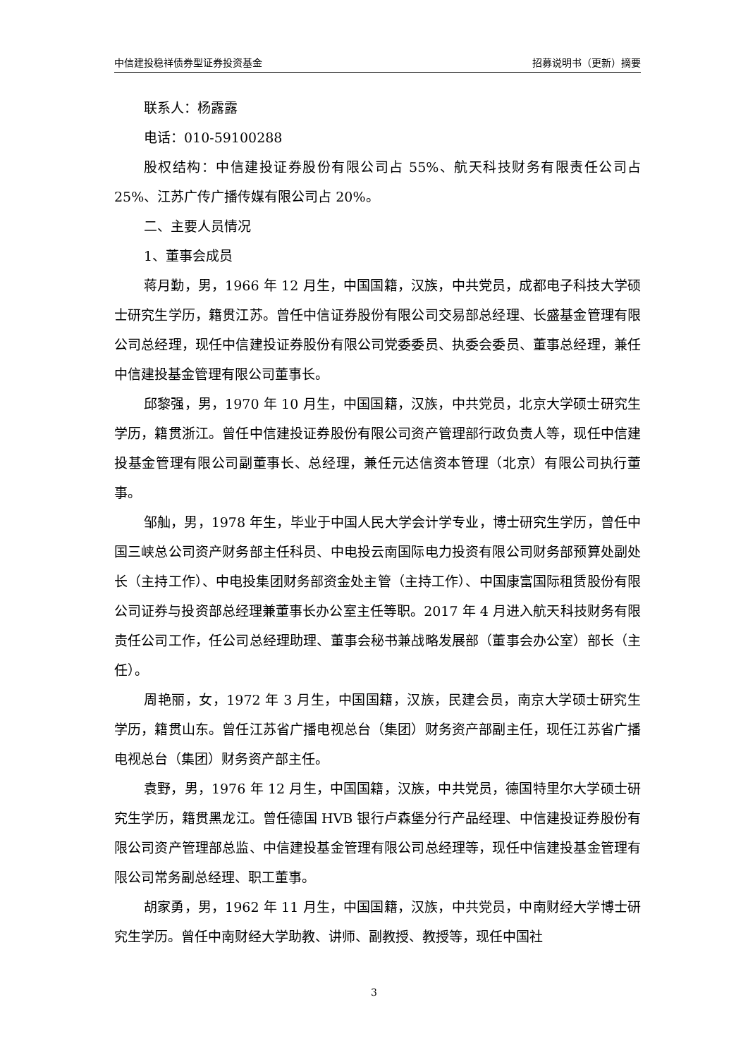中信建投稳祥债券型证券投资基金 招募说明书（更新）摘要
联系人：杨露露
电话：010-59100288
股权结构：中信建投证券股份有限公司占 55%、航天科技财务有限责任公司占 25%、江苏广传广播传媒有限公司占 20%。
二、主要人员情况
1、董事会成员
蒋月勤，男，1966 年 12 月生，中国国籍，汉族，中共党员，成都电子科技大学硕士研究生学历，籍贯江苏。曾任中信证券股份有限公司交易部总经理、长盛基金管理有限公司总经理，现任中信建投证券股份有限公司党委委员、执委会委员、董事总经理，兼任中信建投基金管理有限公司董事长。
邱黎强，男，1970 年 10 月生，中国国籍，汉族，中共党员，北京大学硕士研究生学历，籍贯浙江。曾任中信建投证券股份有限公司资产管理部行政负责人等，现任中信建投基金管理有限公司副董事长、总经理，兼任元达信资本管理（北京）有限公司执行董事。
邹舢，男，1978 年生，毕业于中国人民大学会计学专业，博士研究生学历，曾任中国三峡总公司资产财务部主任科员、中电投云南国际电力投资有限公司财务部预算处副处长（主持工作）、中电投集团财务部资金处主管（主持工作）、中国康富国际租赁股份有限公司证券与投资部总经理兼董事长办公室主任等职。2017 年 4 月进入航天科技财务有限责任公司工作，任公司总经理助理、董事会秘书兼战略发展部（董事会办公室）部长（主任）。
周艳丽，女，1972 年 3 月生，中国国籍，汉族，民建会员，南京大学硕士研究生学历，籍贯山东。曾任江苏省广播电视总台（集团）财务资产部副主任，现任江苏省广播电视总台（集团）财务资产部主任。
袁野，男，1976 年 12 月生，中国国籍，汉族，中共党员，德国特里尔大学硕士研究生学历，籍贯黑龙江。曾任德国 HVB 银行卢森堡分行产品经理、中信建投证券股份有限公司资产管理部总监、中信建投基金管理有限公司总经理等，现任中信建投基金管理有限公司常务副总经理、职工董事。
胡家勇，男，1962 年 11 月生，中国国籍，汉族，中共党员，中南财经大学博士研究生学历。曾任中南财经大学助教、讲师、副教授、教授等，现任中国社
3